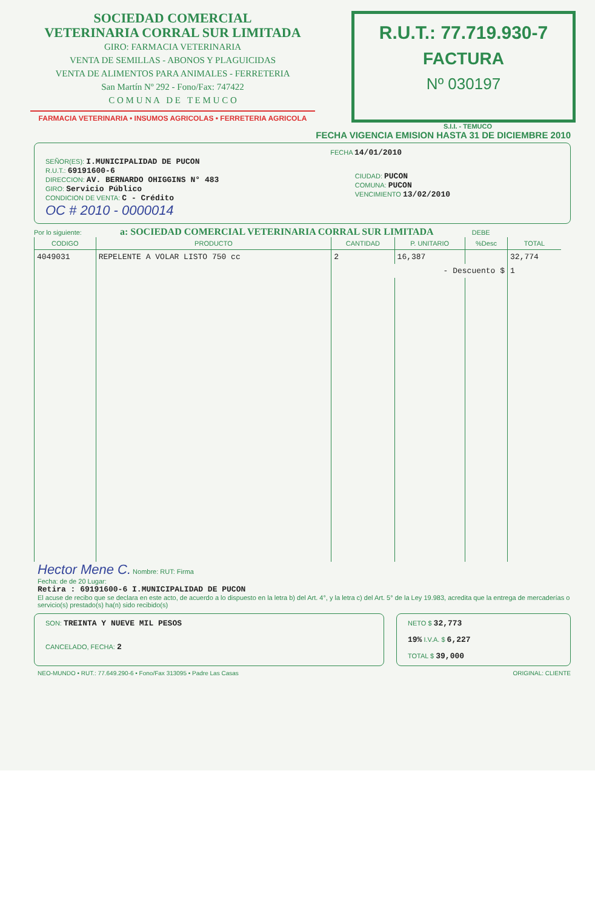SOCIEDAD COMERCIAL
VETERINARIA CORRAL SUR LIMITADA
GIRO: FARMACIA VETERINARIA
VENTA DE SEMILLAS - ABONOS Y PLAGUICIDAS
VENTA DE ALIMENTOS PARA ANIMALES - FERRETERIA
San Martín Nº 292 - Fono/Fax: 747422
C O M U N A D E T E M U C O
FARMACIA VETERINARIA • INSUMOS AGRICOLAS • FERRETERIA AGRICOLA
R.U.T.: 77.719.930-7
FACTURA
Nº 030197
S.I.I. - TEMUCO
FECHA VIGENCIA EMISION HASTA 31 DE DICIEMBRE 2010
FECHA 14/01/2010
SEÑOR(ES): I.MUNICIPALIDAD DE PUCON
R.U.T.: 69191600-6
DIRECCION: AV. BERNARDO OHIGGINS N° 483
GIRO: Servicio Público
CONDICION DE VENTA: C - Crédito
CIUDAD: PUCON
COMUNA: PUCON
VENCIMIENTO 13/02/2010
OC # 2010 - 0000014
Por lo siguiente: a: SOCIEDAD COMERCIAL VETERINARIA CORRAL SUR LIMITADA DEBE
| CODIGO | PRODUCTO | CANTIDAD | P. UNITARIO | %Desc | TOTAL |
| --- | --- | --- | --- | --- | --- |
| 4049031 | REPELENTE A VOLAR LISTO 750 cc | 2 | 16,387 | | 32,774 |
| | | - Descuento $ | | | 1 |
Hector Mene C. Nombre: RUT: Firma
Fecha: de de 20 Lugar:
Retira : 69191600-6 I.MUNICIPALIDAD DE PUCON
El acuse de recibo que se declara en este acto, de acuerdo a lo dispuesto en la letra b) del Art. 4°, y la letra c) del Art. 5° de la Ley 19.983, acredita que la entrega de mercaderías o servicio(s) prestado(s) ha(n) sido recibido(s)
SON: TREINTA Y NUEVE MIL PESOS
CANCELADO, FECHA: 2
NETO $ 32,773
19% I.V.A. $ 6,227
TOTAL $ 39,000
NEO-MUNDO • RUT.: 77.649.290-6 • Fono/Fax 313095 • Padre Las Casas ORIGINAL: CLIENTE